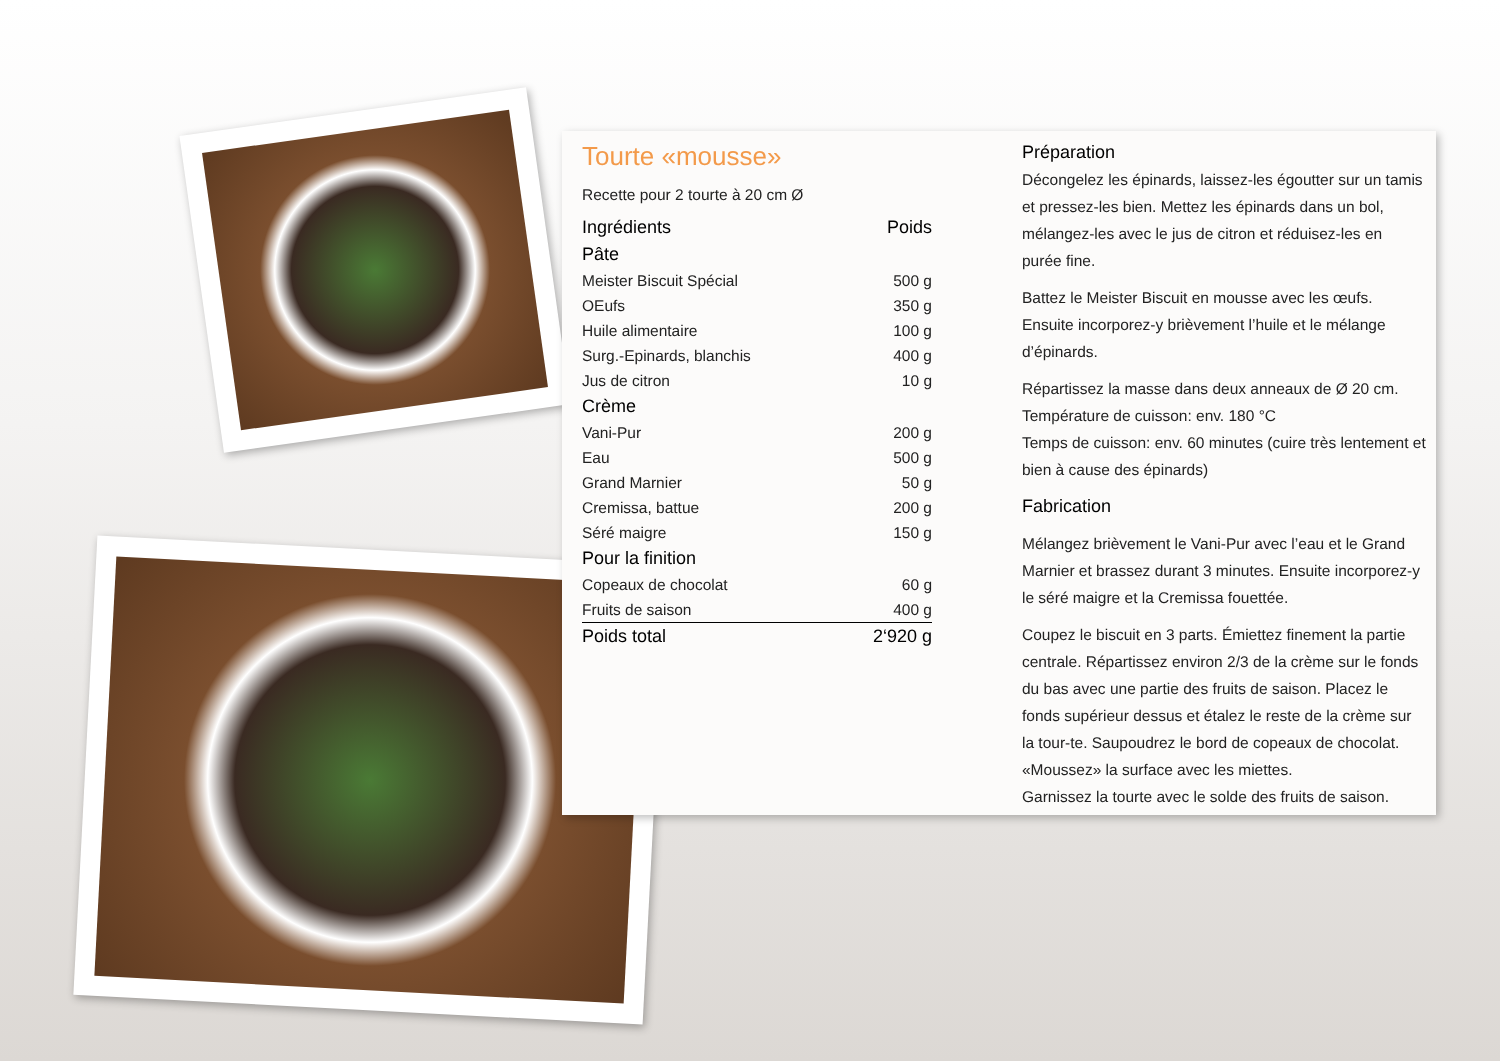Tourte «mousse»
Recette pour 2 tourte à 20 cm Ø
| Ingrédients | Poids |
| Pâte | |
| Meister Biscuit Spécial | 500 g |
| OEufs | 350 g |
| Huile alimentaire | 100 g |
| Surg.-Epinards, blanchis | 400 g |
| Jus de citron | 10 g |
| Crème | |
| Vani-Pur | 200 g |
| Eau | 500 g |
| Grand Marnier | 50 g |
| Cremissa, battue | 200 g |
| Séré maigre | 150 g |
| Pour la finition | |
| Copeaux de chocolat | 60 g |
| Fruits de saison | 400 g |
| Poids total | 2‘920 g |
Préparation
Décongelez les épinards, laissez-les égoutter sur un tamis et pressez-les bien. Mettez les épinards dans un bol, mélangez-les avec le jus de citron et réduisez-les en purée fine.
Battez le Meister Biscuit en mousse avec les œufs. Ensuite incorporez-y brièvement l’huile et le mélange d’épinards.
Répartissez la masse dans deux anneaux de Ø 20 cm.
Température de cuisson: env. 180 °C
Temps de cuisson: env. 60 minutes (cuire très lentement et bien à cause des épinards)
Fabrication
Mélangez brièvement le Vani-Pur avec l’eau et le Grand Marnier et brassez durant 3 minutes. Ensuite incorporez-y le séré maigre et la Cremissa fouettée.
Coupez le biscuit en 3 parts. Émiettez finement la partie centrale. Répartissez environ 2/3 de la crème sur le fonds du bas avec une partie des fruits de saison. Placez le fonds supérieur dessus et étalez le reste de la crème sur la tour-te. Saupoudrez le bord de copeaux de chocolat. «Moussez» la surface avec les miettes.
Garnissez la tourte avec le solde des fruits de saison.